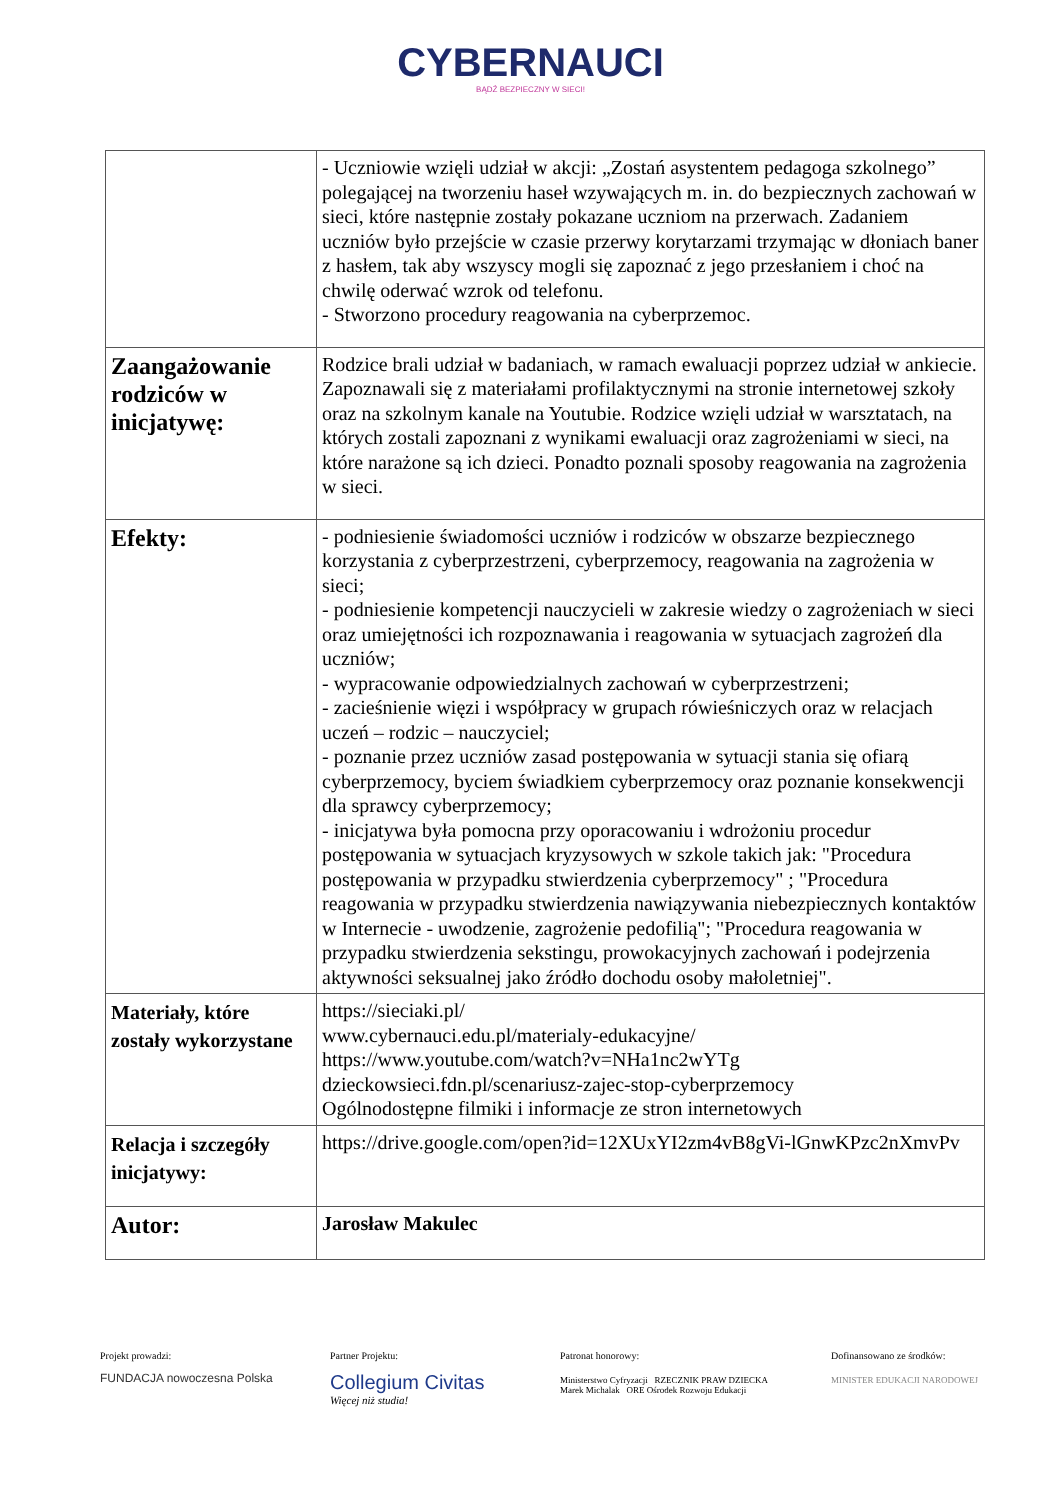CYBERNAUCI
BĄDŹ BEZPIECZNY W SIECI!
| | - Uczniowie wzięli udział w akcji: „Zostań asystentem pedagoga szkolnego” polegającej na tworzeniu haseł wzywających m. in. do bezpiecznych zachowań w sieci, które następnie zostały pokazane uczniom na przerwach. Zadaniem uczniów było przejście w czasie przerwy korytarzami trzymając w dłoniach baner z hasłem, tak aby wszyscy mogli się zapoznać z jego przesłaniem i choć na chwilę oderwać wzrok od telefonu. - Stworzono procedury reagowania na cyberprzemoc. |
| Zaangażowanie rodziców w inicjatywę: | Rodzice brali udział w badaniach, w ramach ewaluacji poprzez udział w ankiecie. Zapoznawali się z materiałami profilaktycznymi na stronie internetowej szkoły oraz na szkolnym kanale na Youtubie. Rodzice wzięli udział w warsztatach, na których zostali zapoznani z wynikami ewaluacji oraz zagrożeniami w sieci, na które narażone są ich dzieci. Ponadto poznali sposoby reagowania na zagrożenia w sieci. |
| Efekty: | - podniesienie świadomości uczniów i rodziców w obszarze bezpiecznego korzystania z cyberprzestrzeni, cyberprzemocy, reagowania na zagrożenia w sieci; - podniesienie kompetencji nauczycieli w zakresie wiedzy o zagrożeniach w sieci oraz umiejętności ich rozpoznawania i reagowania w sytuacjach zagrożeń dla uczniów; - wypracowanie odpowiedzialnych zachowań w cyberprzestrzeni; - zacieśnienie więzi i współpracy w grupach rówieśniczych oraz w relacjach uczeń – rodzic – nauczyciel; - poznanie przez uczniów zasad postępowania w sytuacji stania się ofiarą cyberprzemocy, byciem świadkiem cyberprzemocy oraz poznanie konsekwencji dla sprawcy cyberprzemocy; - inicjatywa była pomocna przy oporacowaniu i wdrożoniu procedur postępowania w sytuacjach kryzysowych w szkole takich jak: "Procedura postępowania w przypadku stwierdzenia cyberprzemocy" ; "Procedura reagowania w przypadku stwierdzenia nawiązywania niebezpiecznych kontaktów w Internecie - uwodzenie, zagrożenie pedofilią"; "Procedura reagowania w przypadku stwierdzenia sekstingu, prowokacyjnych zachowań i podejrzenia aktywności seksualnej jako źródło dochodu osoby małoletniej". |
| Materiały, które zostały wykorzystane | https://sieciaki.pl/ www.cybernauci.edu.pl/materialy-edukacyjne/ https://www.youtube.com/watch?v=NHa1nc2wYTg dzieckowsieci.fdn.pl/scenariusz-zajec-stop-cyberprzemocy Ogólnodostępne filmiki i informacje ze stron internetowych |
| Relacja i szczegóły inicjatywy: | https://drive.google.com/open?id=12XUxYI2zm4vB8gVi-lGnwKPzc2nXmvPv |
| Autor: | Jarosław Makulec |
Projekt prowadzi:
FUNDACJA nowoczesna Polska
Partner Projektu:
Collegium Civitas
Więcej niż studia!
Patronat honorowy:
Ministerstwo Cyfryzacji RZECZNIK PRAW DZIECKA Marek Michalak ORE Ośrodek Rozwoju Edukacji
Dofinansowano ze środków:
MINISTER EDUKACJI NARODOWEJ